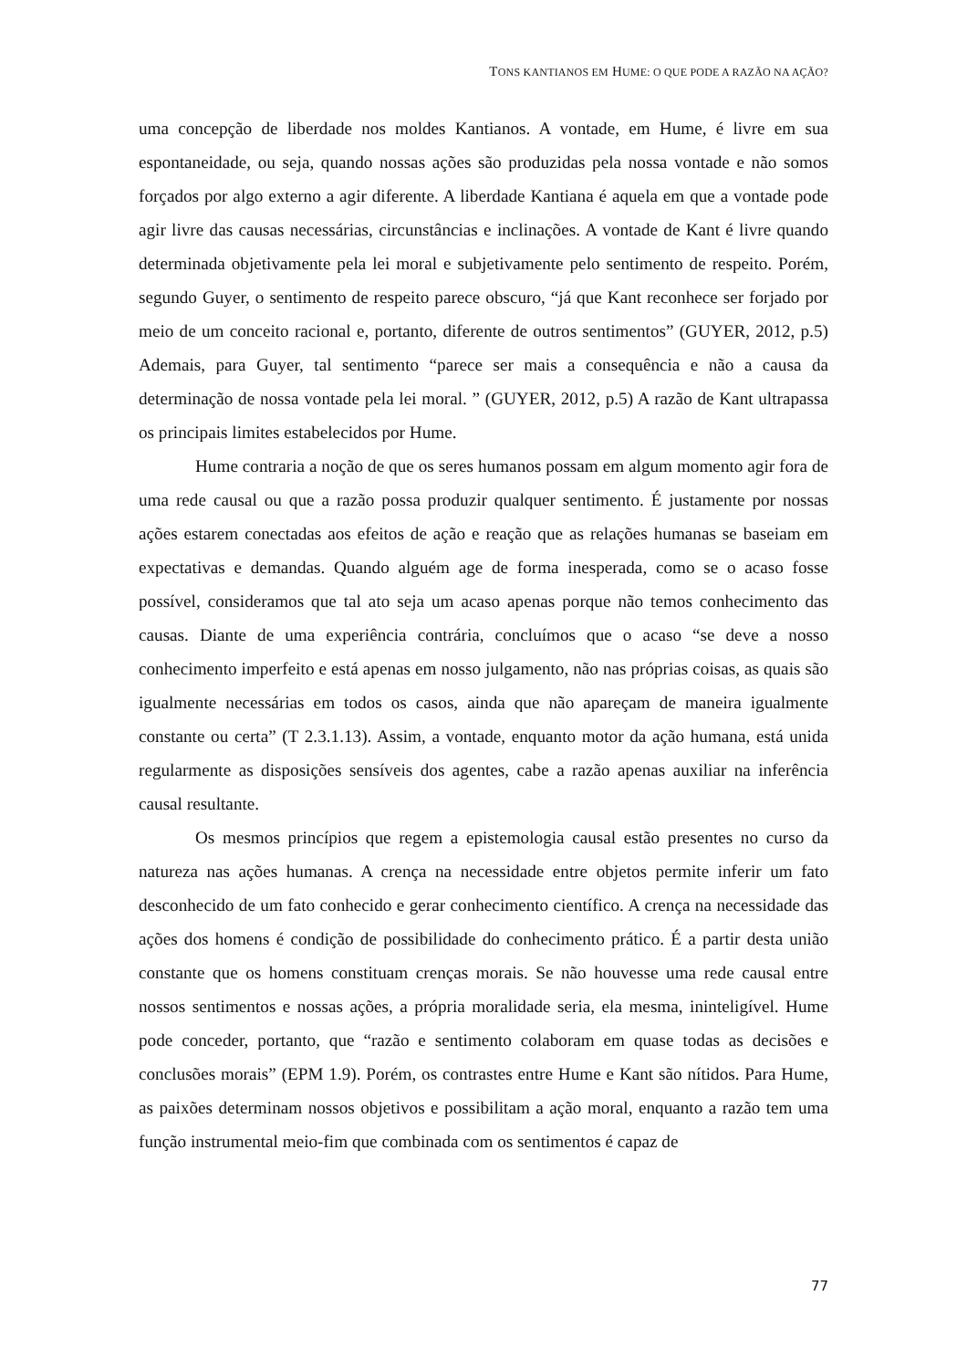TONS KANTIANOS EM HUME: O QUE PODE A RAZÃO NA AÇÃO?
uma concepção de liberdade nos moldes Kantianos. A vontade, em Hume, é livre em sua espontaneidade, ou seja, quando nossas ações são produzidas pela nossa vontade e não somos forçados por algo externo a agir diferente. A liberdade Kantiana é aquela em que a vontade pode agir livre das causas necessárias, circunstâncias e inclinações. A vontade de Kant é livre quando determinada objetivamente pela lei moral e subjetivamente pelo sentimento de respeito. Porém, segundo Guyer, o sentimento de respeito parece obscuro, “já que Kant reconhece ser forjado por meio de um conceito racional e, portanto, diferente de outros sentimentos” (GUYER, 2012, p.5) Ademais, para Guyer, tal sentimento “parece ser mais a consequência e não a causa da determinação de nossa vontade pela lei moral. ” (GUYER, 2012, p.5) A razão de Kant ultrapassa os principais limites estabelecidos por Hume.
Hume contraria a noção de que os seres humanos possam em algum momento agir fora de uma rede causal ou que a razão possa produzir qualquer sentimento. É justamente por nossas ações estarem conectadas aos efeitos de ação e reação que as relações humanas se baseiam em expectativas e demandas. Quando alguém age de forma inesperada, como se o acaso fosse possível, consideramos que tal ato seja um acaso apenas porque não temos conhecimento das causas. Diante de uma experiência contrária, concluímos que o acaso “se deve a nosso conhecimento imperfeito e está apenas em nosso julgamento, não nas próprias coisas, as quais são igualmente necessárias em todos os casos, ainda que não apareçam de maneira igualmente constante ou certa” (T 2.3.1.13). Assim, a vontade, enquanto motor da ação humana, está unida regularmente as disposições sensíveis dos agentes, cabe a razão apenas auxiliar na inferência causal resultante.
Os mesmos princípios que regem a epistemologia causal estão presentes no curso da natureza nas ações humanas. A crença na necessidade entre objetos permite inferir um fato desconhecido de um fato conhecido e gerar conhecimento científico. A crença na necessidade das ações dos homens é condição de possibilidade do conhecimento prático. É a partir desta união constante que os homens constituam crenças morais. Se não houvesse uma rede causal entre nossos sentimentos e nossas ações, a própria moralidade seria, ela mesma, ininteligível. Hume pode conceder, portanto, que “razão e sentimento colaboram em quase todas as decisões e conclusões morais” (EPM 1.9). Porém, os contrastes entre Hume e Kant são nítidos. Para Hume, as paixões determinam nossos objetivos e possibilitam a ação moral, enquanto a razão tem uma função instrumental meio-fim que combinada com os sentimentos é capaz de
77